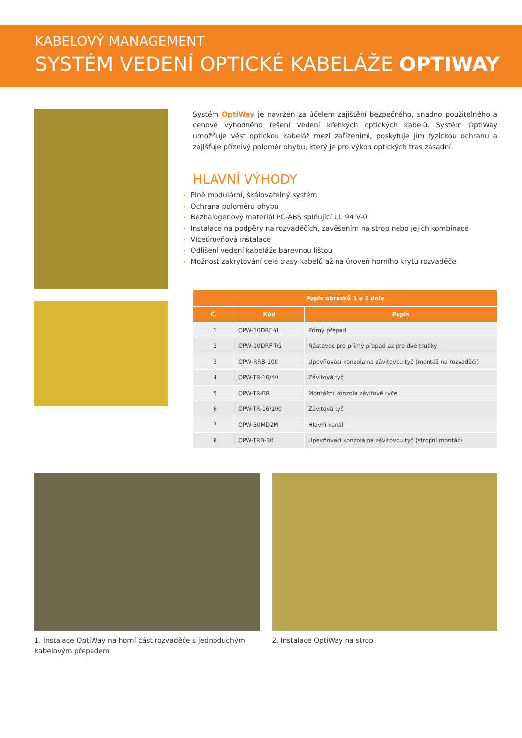KABELOVÝ MANAGEMENT
SYSTÉM VEDENÍ OPTICKÉ KABELÁŽE OPTIWAY
Systém OptiWay je navržen za účelem zajištění bezpečného, snadno použitelného a cenově výhodného řešení vedení křehkých optických kabelů. Systém OptiWay umožňuje vést optickou kabeláž mezi zařízeními, poskytuje jim fyzickou ochranu a zajišťuje příznivý poloměr ohybu, který je pro výkon optických tras zásadní.
HLAVNÍ VÝHODY
› Plně modulární, škálovatelný systém
› Ochrana poloměru ohybu
› Bezhalogenový materiál PC-ABS splňující UL 94 V-0
› Instalace na podpěry na rozvaděčích, zavěšením na strop nebo jejich kombinace
› Víceúrovňová instalace
› Odlišení vedení kabeláže barevnou lištou
› Možnost zakrytování celé trasy kabelů až na úroveň horního krytu rozvaděče
| Popis obrázků 1 a 2 dole | | |
| --- | --- | --- |
| Č. | Kód | Popis |
| 1 | OPW-10DRF-YL | Přímý přepad |
| 2 | OPW-10DRF-TG | Nástavec pro přímý přepad až pro dvě trubky |
| 3 | OPW-RRB-100 | Upevňovací konzola na závitovou tyč (montáž na rozvaděči) |
| 4 | OPW-TR-16/40 | Závitová tyč |
| 5 | OPW-TR-BR | Montážní konzola závitové tyče |
| 6 | OPW-TR-16/100 | Závitová tyč |
| 7 | OPW-30MD2M | Hlavní kanál |
| 8 | OPW-TRB-30 | Upevňovací konzola na závitovou tyč (stropní montáž) |
1. Instalace OptiWay na horní část rozvaděče s jednoduchým kabelovým přepadem
2. Instalace OptiWay na strop